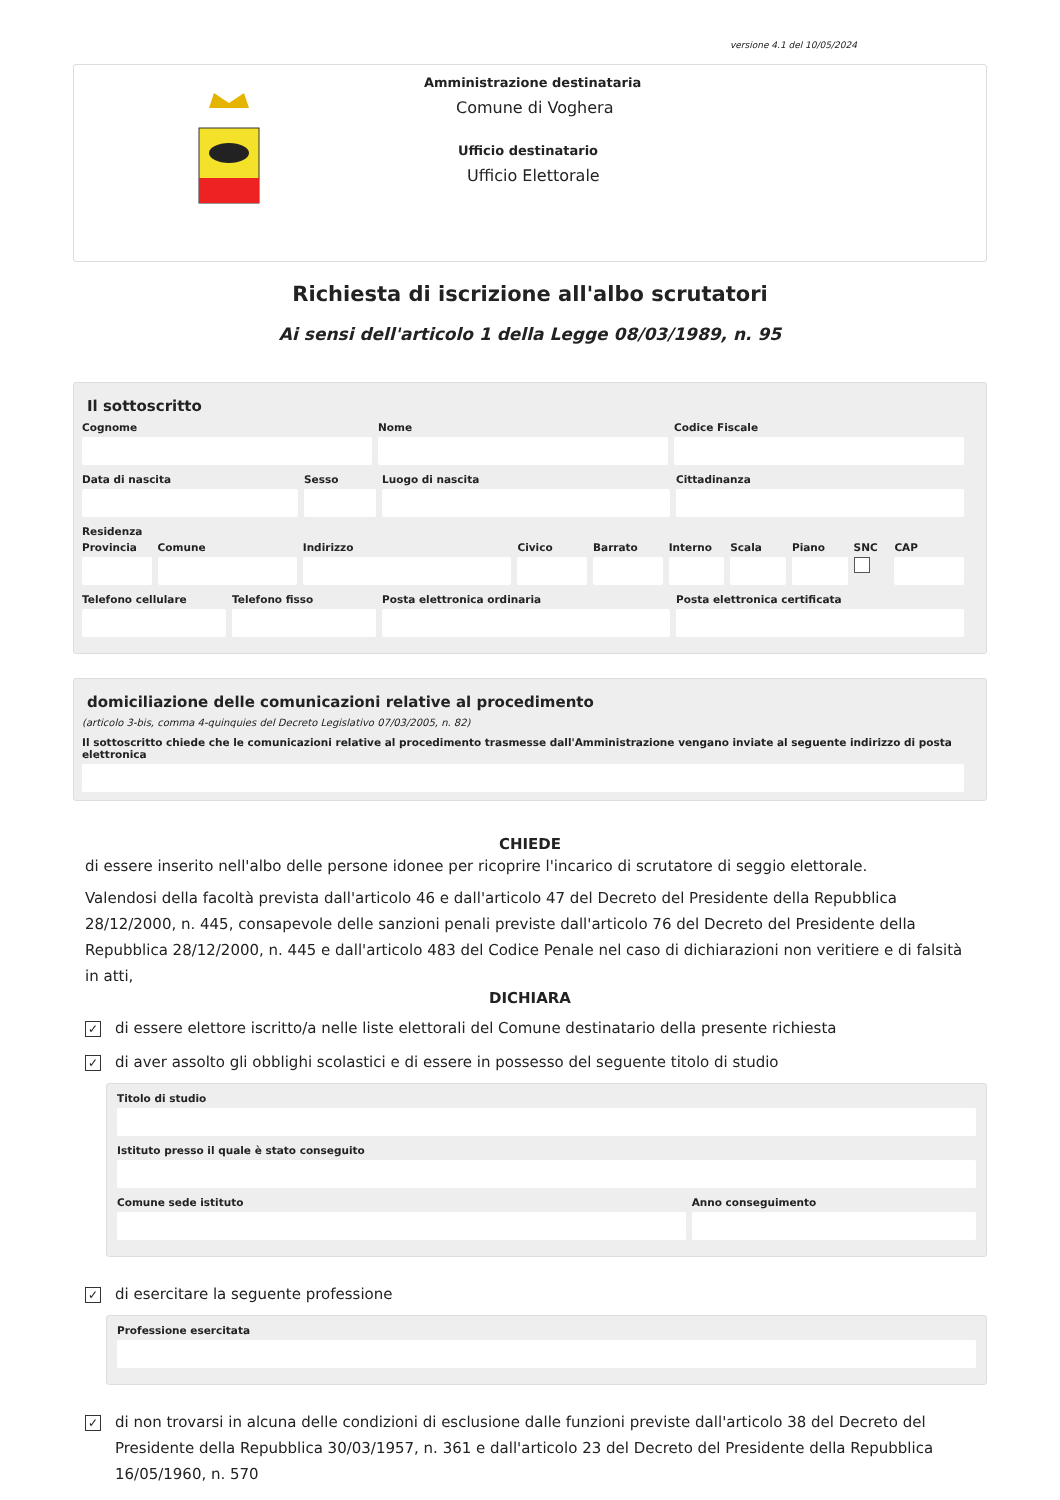versione 4.1 del 10/05/2024
Amministrazione destinataria
Comune di Voghera
Ufficio destinatario
Ufficio Elettorale
Richiesta di iscrizione all'albo scrutatori
Ai sensi dell'articolo 1 della Legge 08/03/1989, n. 95
Il sottoscritto
Cognome Nome Codice Fiscale
Data di nascita Sesso Luogo di nascita Cittadinanza
Residenza
Provincia Comune Indirizzo Civico Barrato Interno Scala Piano SNC CAP
Telefono cellulare Telefono fisso Posta elettronica ordinaria Posta elettronica certificata
domiciliazione delle comunicazioni relative al procedimento
(articolo 3-bis, comma 4-quinquies del Decreto Legislativo 07/03/2005, n. 82)
Il sottoscritto chiede che le comunicazioni relative al procedimento trasmesse dall'Amministrazione vengano inviate al seguente indirizzo di posta elettronica
CHIEDE
di essere inserito nell'albo delle persone idonee per ricoprire l'incarico di scrutatore di seggio elettorale.
Valendosi della facoltà prevista dall'articolo 46 e dall'articolo 47 del Decreto del Presidente della Repubblica 28/12/2000, n. 445, consapevole delle sanzioni penali previste dall'articolo 76 del Decreto del Presidente della Repubblica 28/12/2000, n. 445 e dall'articolo 483 del Codice Penale nel caso di dichiarazioni non veritiere e di falsità in atti,
DICHIARA
✓ di essere elettore iscritto/a nelle liste elettorali del Comune destinatario della presente richiesta
✓ di aver assolto gli obblighi scolastici e di essere in possesso del seguente titolo di studio
Titolo di studio
Istituto presso il quale è stato conseguito
Comune sede istituto Anno conseguimento
✓ di esercitare la seguente professione
Professione esercitata
✓ di non trovarsi in alcuna delle condizioni di esclusione dalle funzioni previste dall'articolo 38 del Decreto del Presidente della Repubblica 30/03/1957, n. 361 e dall'articolo 23 del Decreto del Presidente della Repubblica 16/05/1960, n. 570